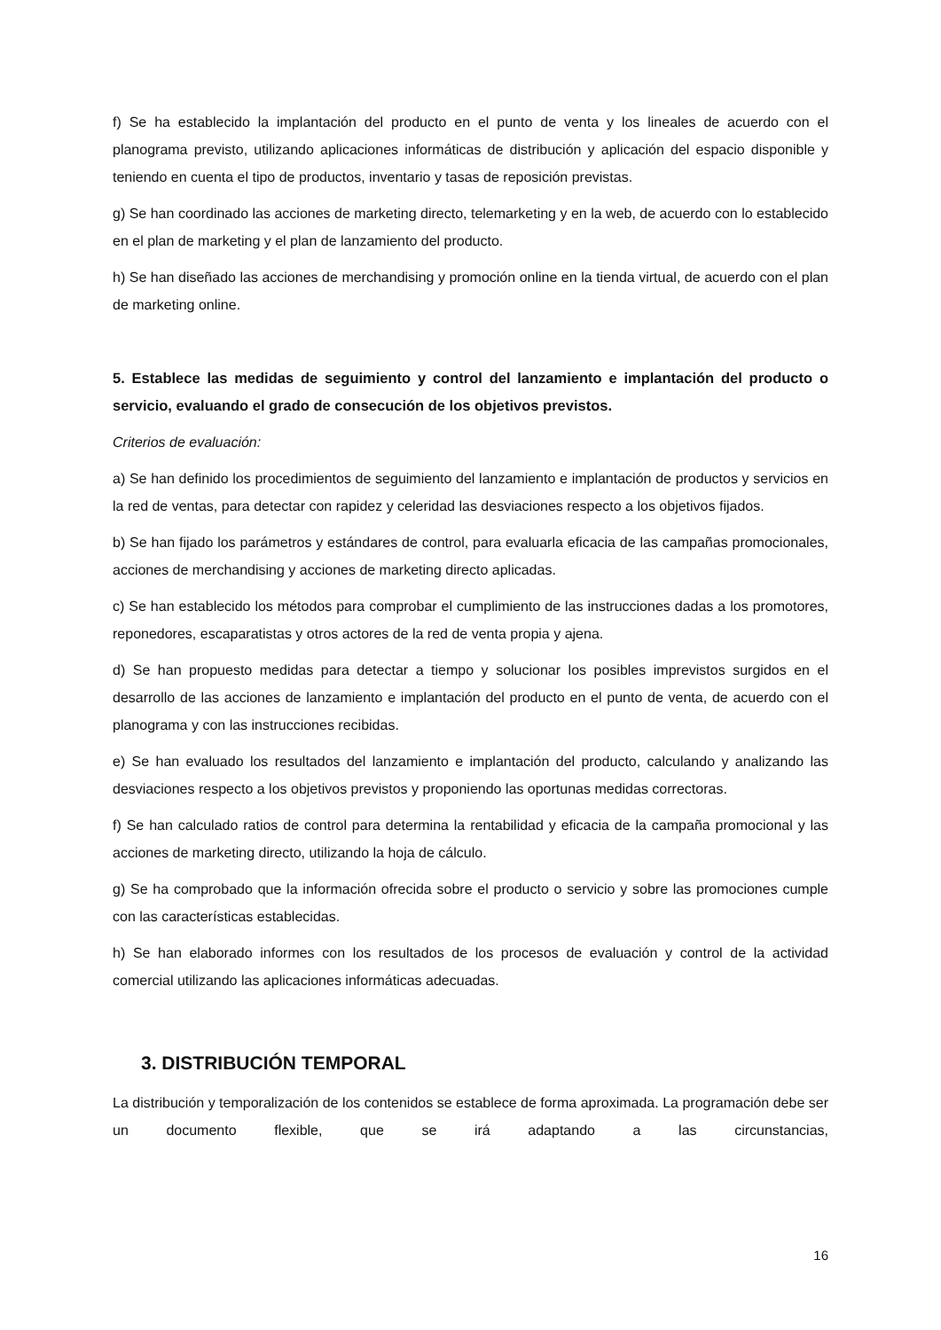f) Se ha establecido la implantación del producto en el punto de venta y los lineales de acuerdo con el planograma previsto, utilizando aplicaciones informáticas de distribución y aplicación del espacio disponible y teniendo en cuenta el tipo de productos, inventario y tasas de reposición previstas.
g) Se han coordinado las acciones de marketing directo, telemarketing y en la web, de acuerdo con lo establecido en el plan de marketing y el plan de lanzamiento del producto.
h) Se han diseñado las acciones de merchandising y promoción online en la tienda virtual, de acuerdo con el plan de marketing online.
5. Establece las medidas de seguimiento y control del lanzamiento e implantación del producto o servicio, evaluando el grado de consecución de los objetivos previstos.
Criterios de evaluación:
a) Se han definido los procedimientos de seguimiento del lanzamiento e implantación de productos y servicios en la red de ventas, para detectar con rapidez y celeridad las desviaciones respecto a los objetivos fijados.
b) Se han fijado los parámetros y estándares de control, para evaluarla eficacia de las campañas promocionales, acciones de merchandising y acciones de marketing directo aplicadas.
c) Se han establecido los métodos para comprobar el cumplimiento de las instrucciones dadas a los promotores, reponedores, escaparatistas y otros actores de la red de venta propia y ajena.
d) Se han propuesto medidas para detectar a tiempo y solucionar los posibles imprevistos surgidos en el desarrollo de las acciones de lanzamiento e implantación del producto en el punto de venta, de acuerdo con el planograma y con las instrucciones recibidas.
e) Se han evaluado los resultados del lanzamiento e implantación del producto, calculando y analizando las desviaciones respecto a los objetivos previstos y proponiendo las oportunas medidas correctoras.
f) Se han calculado ratios de control para determina la rentabilidad y eficacia de la campaña promocional y las acciones de marketing directo, utilizando la hoja de cálculo.
g) Se ha comprobado que la información ofrecida sobre el producto o servicio y sobre las promociones cumple con las características establecidas.
h) Se han elaborado informes con los resultados de los procesos de evaluación y control de la actividad comercial utilizando las aplicaciones informáticas adecuadas.
3. DISTRIBUCIÓN TEMPORAL
La distribución y temporalización de los contenidos se establece de forma aproximada. La programación debe ser un documento flexible, que se irá adaptando a las circunstancias,
16